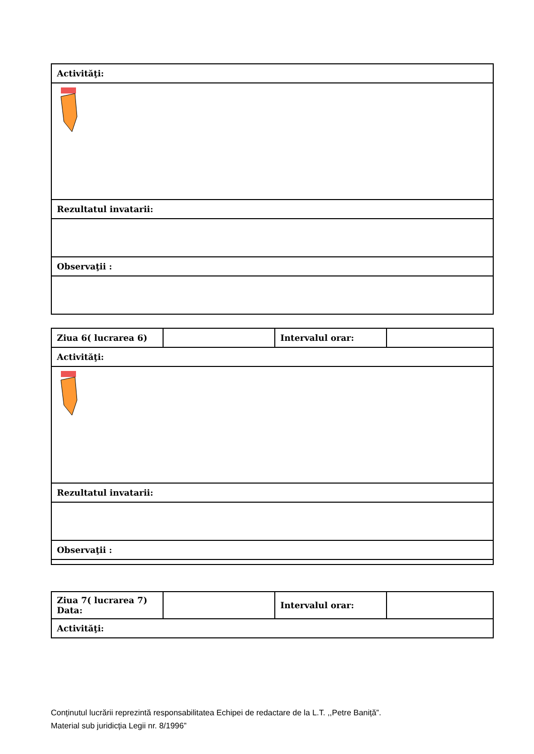| Activităţi: |
| Rezultatul invatarii: |
| Observaţii : |
| Ziua 6( lucrarea 6) | | Intervalul orar: | |
| Activităţi: | | | |
| Rezultatul invatarii: | | | |
| Observaţii : | | | |
| Ziua 7( lucrarea 7) Data: | | Intervalul orar: | |
| Activităţi: | | | |
Conținutul lucrării reprezintă responsabilitatea Echipei de redactare de la L.T. ,,Petre Baniță”.
Material sub juridicția Legii nr. 8/1996”